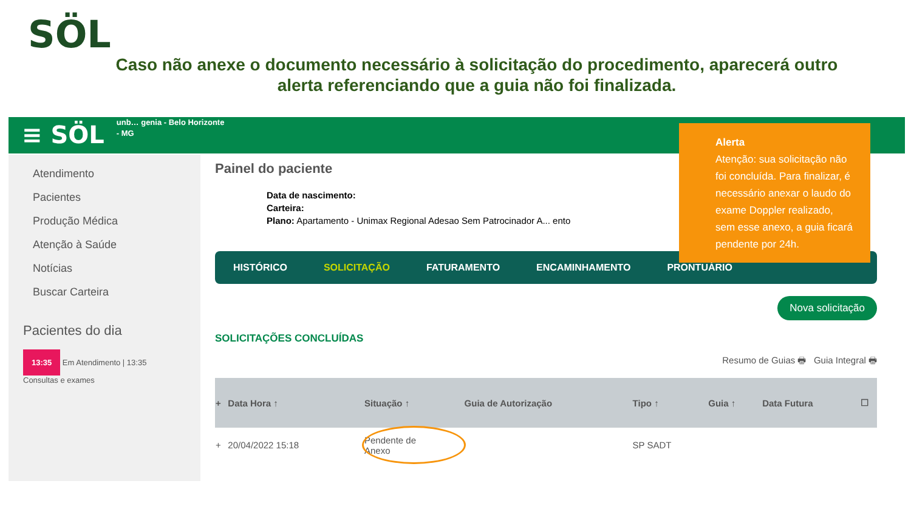SÖL
Caso não anexe o documento necessário à solicitação do procedimento, aparecerá outro alerta referenciando que a guia não foi finalizada.
≡ SÖL
unb… genia - Belo Horizonte
- MG
Atendimento
Pacientes
Produção Médica
Atenção à Saúde
Notícias
Buscar Carteira
Pacientes do dia
13:35 Em Atendimento | 13:35
Consultas e exames
Painel do paciente
Data de nascimento:
Carteira:
Plano: Apartamento - Unimax Regional Adesao Sem Patrocinador A... ento
HISTÓRICO SOLICITAÇÃO FATURAMENTO ENCAMINHAMENTO PRONTUÁRIO
Nova solicitação
SOLICITAÇÕES CONCLUÍDAS
Resumo de Guias 🖶 Guia Integral 🖶
| + | Data Hora ↑ | Situação ↑ | Guia de Autorização | Tipo ↑ | Guia ↑ | Data Futura | ☐ |
| --- | --- | --- | --- | --- | --- | --- | --- |
| + | 20/04/2022 15:18 | Pendente de Anexo | | SP SADT | | | |
Alerta
Atenção: sua solicitação não foi concluída. Para finalizar, é necessário anexar o laudo do exame Doppler realizado, sem esse anexo, a guia ficará pendente por 24h.